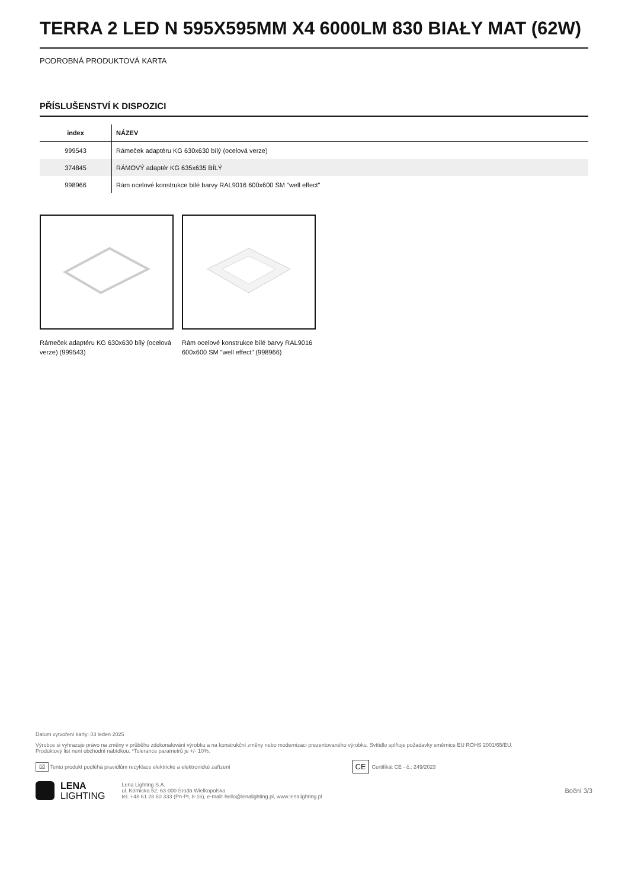TERRA 2 LED N 595X595MM X4 6000LM 830 BIAŁY MAT (62W)
PODROBNÁ PRODUKTOVÁ KARTA
PŘÍSLUŠENSTVÍ K DISPOZICI
| index | NÁZEV |
| --- | --- |
| 999543 | Rámeček adaptéru KG 630x630 bílý (ocelová verze) |
| 374845 | RÁMOVÝ adaptér KG 635x635 BÍLÝ |
| 998966 | Rám ocelové konstrukce bílé barvy RAL9016 600x600 SM "well effect" |
Rámeček adaptéru KG 630x630 bílý (ocelová verze) (999543)
Rám ocelové konstrukce bílé barvy RAL9016 600x600 SM "well effect" (998966)
Datum vytvoření karty: 03 leden 2025
Výrobce si vyhrazuje právo na změny v průběhu zdokonalování výrobku a na konstrukční změny nebo modernizaci prezentovaného výrobku. Svítidlo splňuje požadavky směrnice EU ROHS 2001/65/EU.
Produktový list není obchodní nabídkou. *Tolerance parametrů je +/- 10%.
⌧ Tento produkt podléhá pravidlům recyklace elektrické a elektronické zařízení CE Certifikát CE - č.: 249/2023
LENA
LIGHTING
Lena Lighting S.A.
ul. Kórnicka 52, 63-000 Środa Wielkopolska
tel. +48 61 28 60 333 (Pn-Pt, 8-16), e-mail: hello@lenalighting.pl, www.lenalighting.pl
Boční 3/3